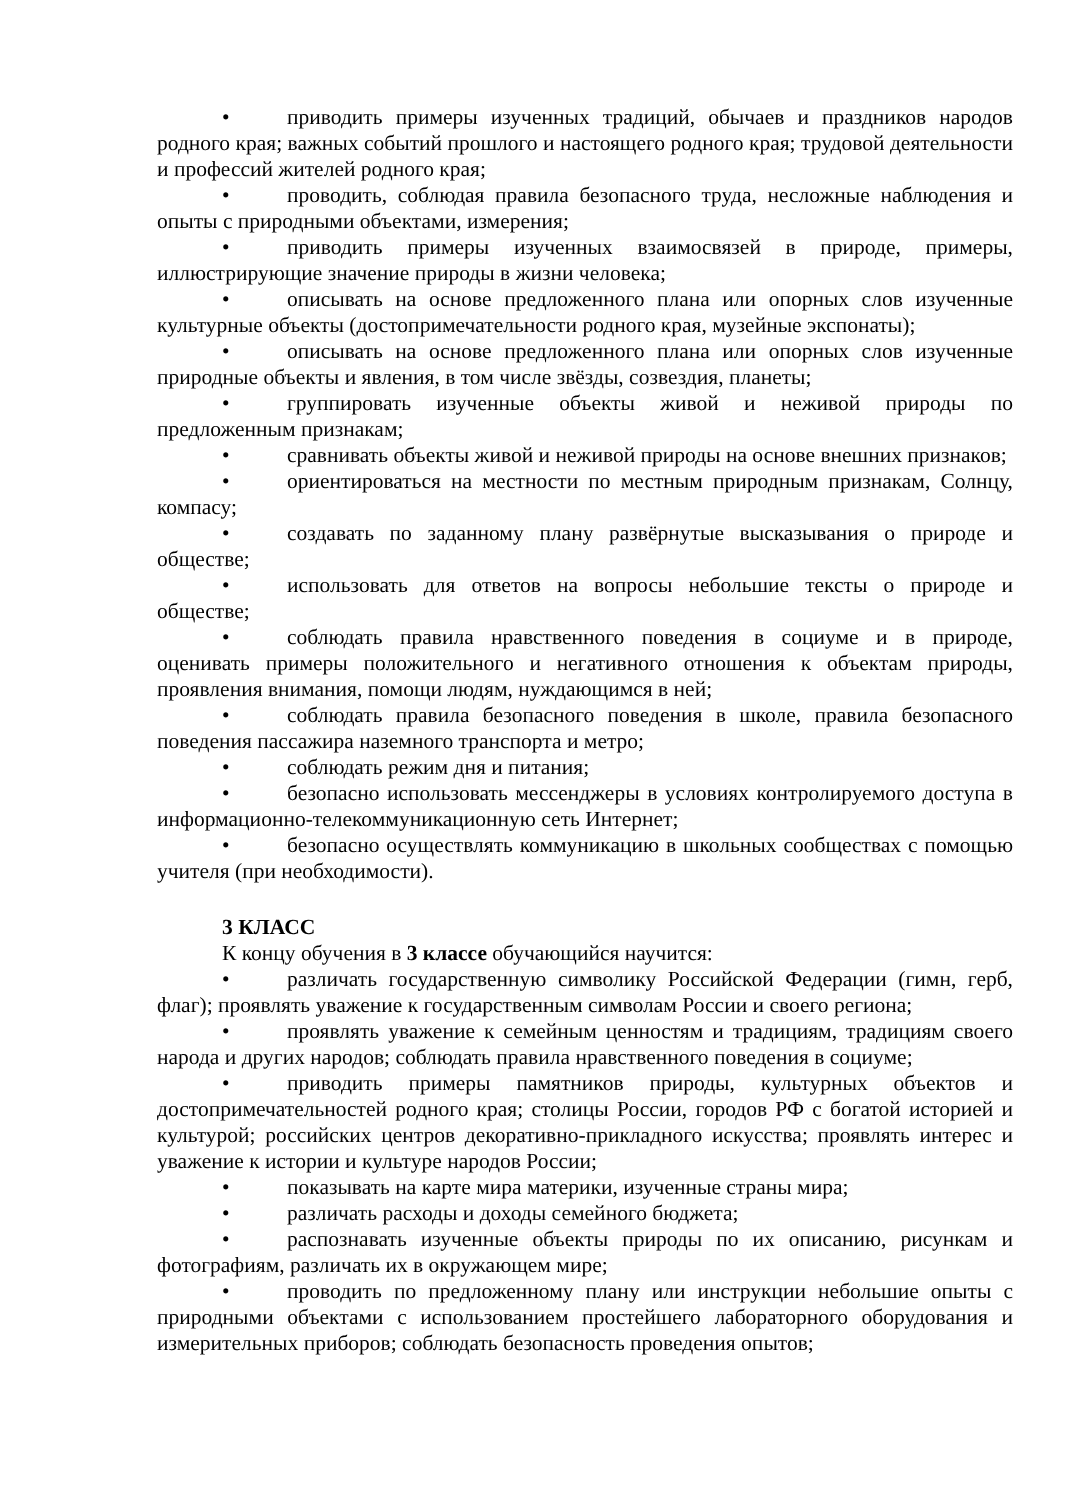• приводить примеры изученных традиций, обычаев и праздников народов родного края; важных событий прошлого и настоящего родного края; трудовой деятельности и профессий жителей родного края;
• проводить, соблюдая правила безопасного труда, несложные наблюдения и опыты с природными объектами, измерения;
• приводить примеры изученных взаимосвязей в природе, примеры, иллюстрирующие значение природы в жизни человека;
• описывать на основе предложенного плана или опорных слов изученные культурные объекты (достопримечательности родного края, музейные экспонаты);
• описывать на основе предложенного плана или опорных слов изученные природные объекты и явления, в том числе звёзды, созвездия, планеты;
• группировать изученные объекты живой и неживой природы по предложенным признакам;
• сравнивать объекты живой и неживой природы на основе внешних признаков;
• ориентироваться на местности по местным природным признакам, Солнцу, компасу;
• создавать по заданному плану развёрнутые высказывания о природе и обществе;
• использовать для ответов на вопросы небольшие тексты о природе и обществе;
• соблюдать правила нравственного поведения в социуме и в природе, оценивать примеры положительного и негативного отношения к объектам природы, проявления внимания, помощи людям, нуждающимся в ней;
• соблюдать правила безопасного поведения в школе, правила безопасного поведения пассажира наземного транспорта и метро;
• соблюдать режим дня и питания;
• безопасно использовать мессенджеры в условиях контролируемого доступа в информационно-телекоммуникационную сеть Интернет;
• безопасно осуществлять коммуникацию в школьных сообществах с помощью учителя (при необходимости).
3 КЛАСС
К концу обучения в 3 классе обучающийся научится:
• различать государственную символику Российской Федерации (гимн, герб, флаг); проявлять уважение к государственным символам России и своего региона;
• проявлять уважение к семейным ценностям и традициям, традициям своего народа и других народов; соблюдать правила нравственного поведения в социуме;
• приводить примеры памятников природы, культурных объектов и достопримечательностей родного края; столицы России, городов РФ с богатой историей и культурой; российских центров декоративно-прикладного искусства; проявлять интерес и уважение к истории и культуре народов России;
• показывать на карте мира материки, изученные страны мира;
• различать расходы и доходы семейного бюджета;
• распознавать изученные объекты природы по их описанию, рисункам и фотографиям, различать их в окружающем мире;
• проводить по предложенному плану или инструкции небольшие опыты с природными объектами с использованием простейшего лабораторного оборудования и измерительных приборов; соблюдать безопасность проведения опытов;